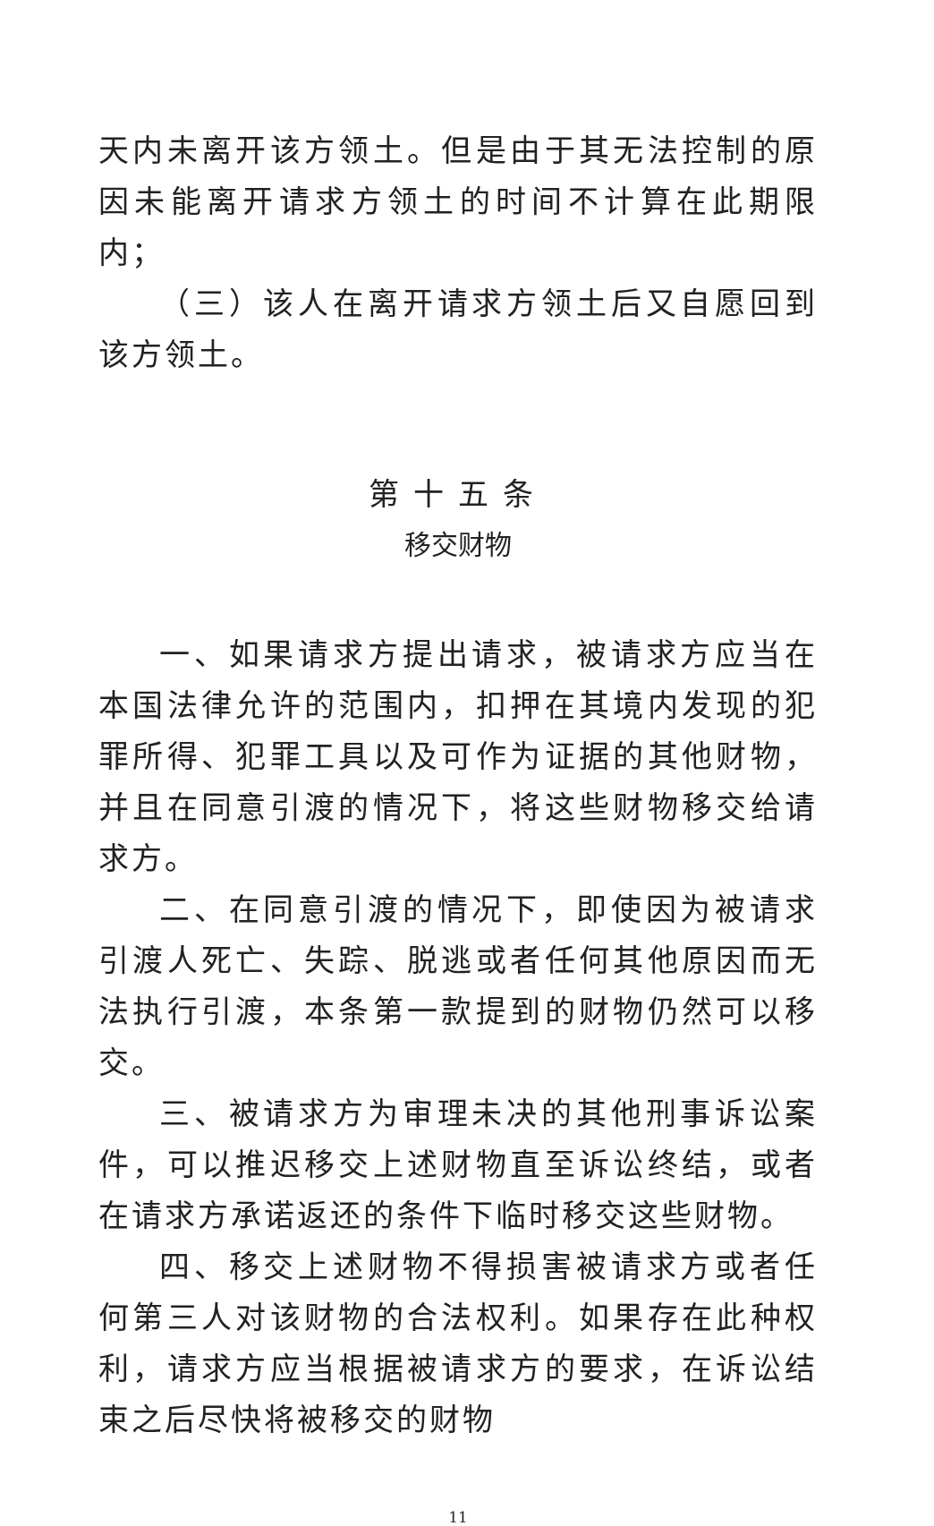天内未离开该方领土。但是由于其无法控制的原因未能离开请求方领土的时间不计算在此期限内；
（三）该人在离开请求方领土后又自愿回到该方领土。
第十五条
移交财物
一、如果请求方提出请求，被请求方应当在本国法律允许的范围内，扣押在其境内发现的犯罪所得、犯罪工具以及可作为证据的其他财物，并且在同意引渡的情况下，将这些财物移交给请求方。
二、在同意引渡的情况下，即使因为被请求引渡人死亡、失踪、脱逃或者任何其他原因而无法执行引渡，本条第一款提到的财物仍然可以移交。
三、被请求方为审理未决的其他刑事诉讼案件，可以推迟移交上述财物直至诉讼终结，或者在请求方承诺返还的条件下临时移交这些财物。
四、移交上述财物不得损害被请求方或者任何第三人对该财物的合法权利。如果存在此种权利，请求方应当根据被请求方的要求，在诉讼结束之后尽快将被移交的财物
11